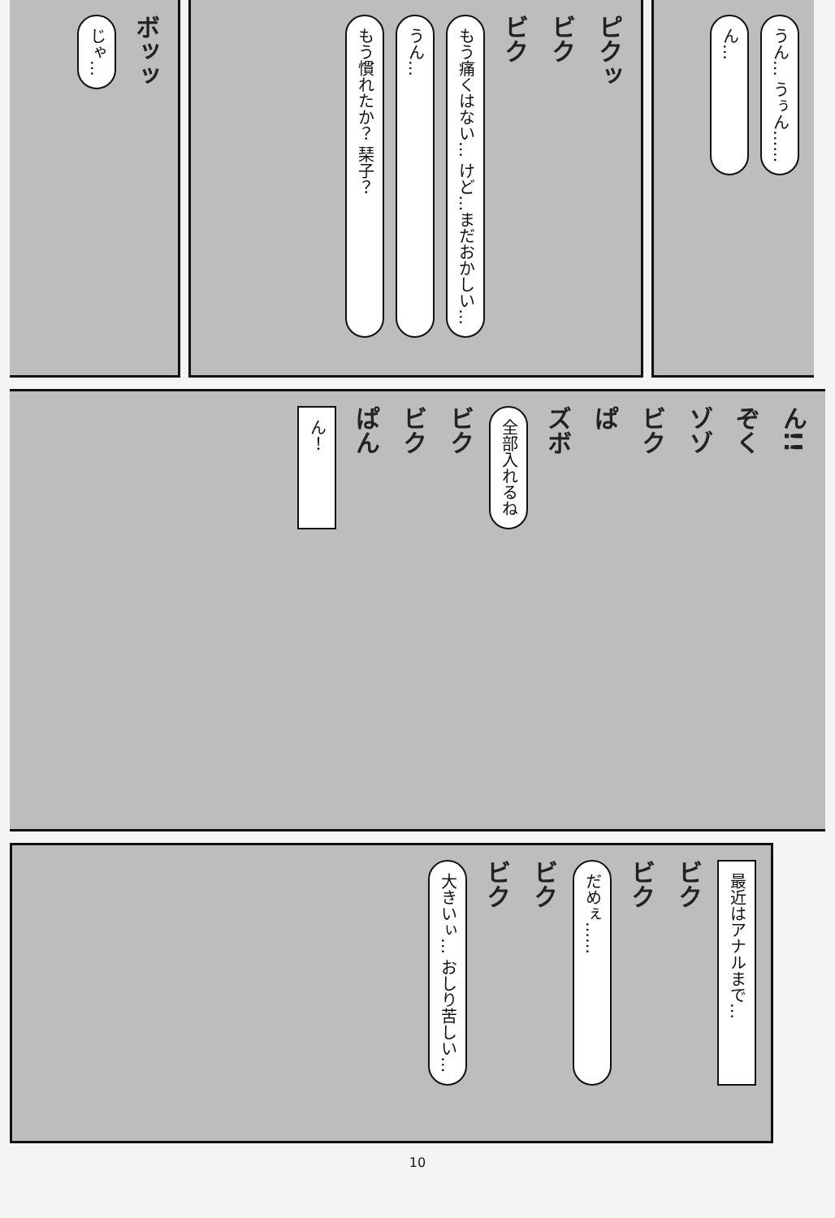じゃ…
ボッッ
もう慣れたか？ 琹子？
うん…
もう痛くはない… けど…まだおかしい…
ビク
ビク
ピクッ
ん…
うん… うぅん……
ん！
ぱん
ビク
ビク
全部入れるね
ズボ
ぱ
ビク
ゾゾ
ぞく
ん!!
大きいぃ… おしり苦しい…
ビク
ビク
だめぇ……
ビク
ビク
最近はアナルまで…
10